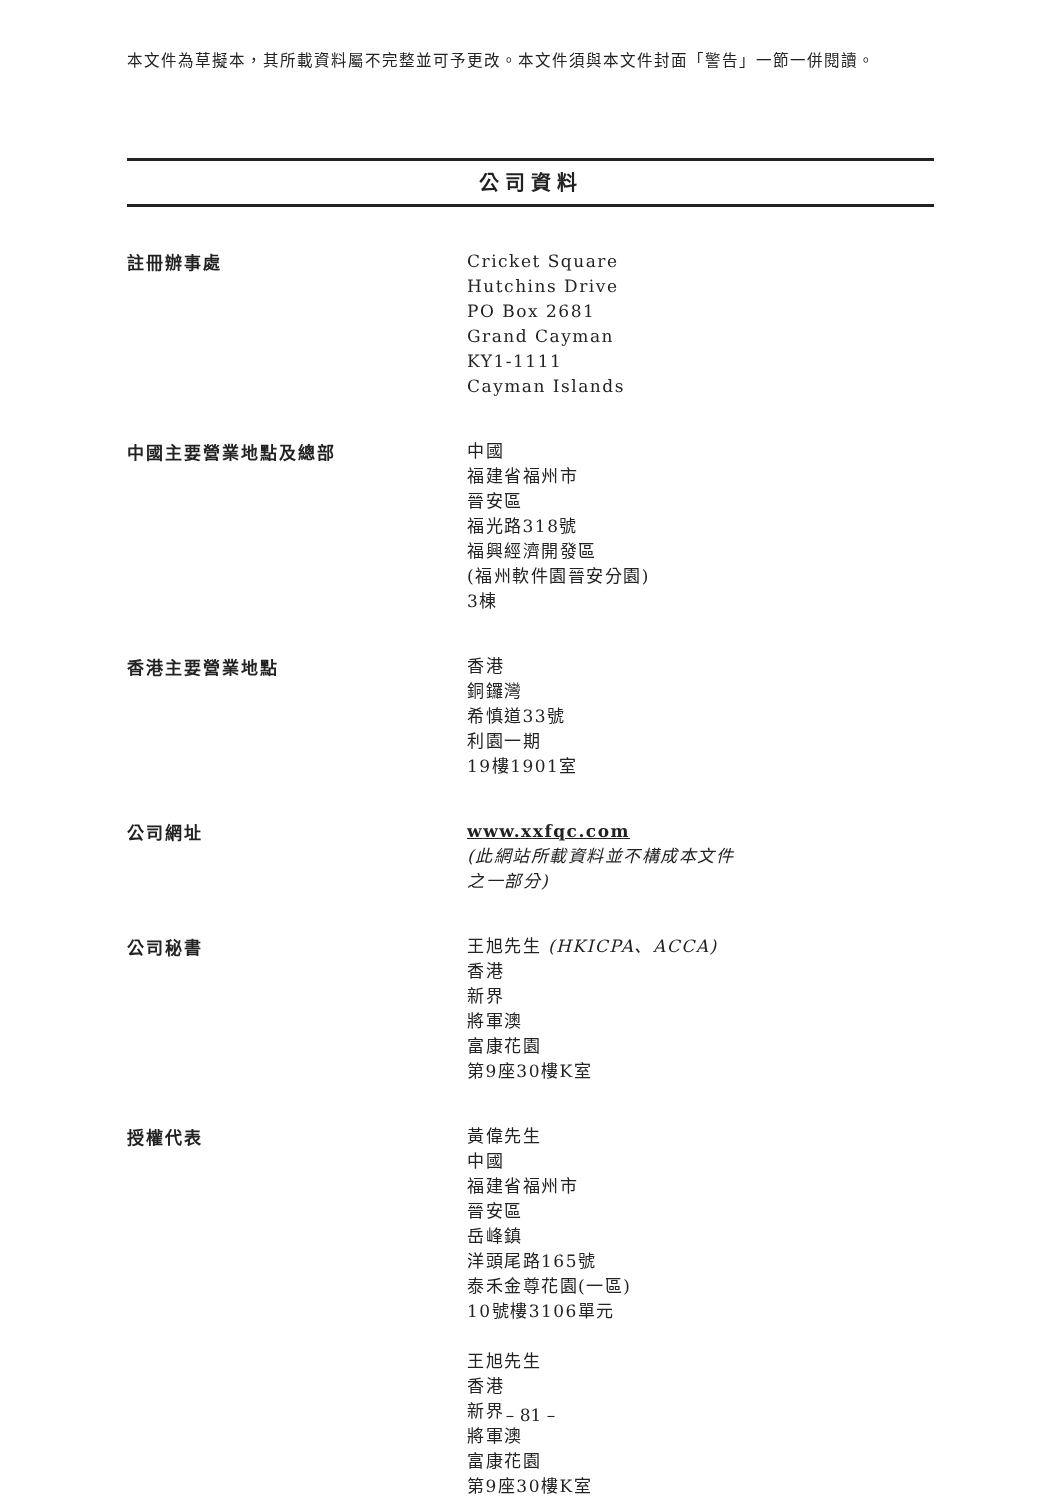本文件為草擬本，其所載資料屬不完整並可予更改。本文件須與本文件封面「警告」一節一併閱讀。
公司資料
註冊辦事處
Cricket Square
Hutchins Drive
PO Box 2681
Grand Cayman
KY1-1111
Cayman Islands
中國主要營業地點及總部
中國
福建省福州市
晉安區
福光路318號
福興經濟開發區
(福州軟件園晉安分園)
3棟
香港主要營業地點
香港
銅鑼灣
希慎道33號
利園一期
19樓1901室
公司網址
www.xxfqc.com
(此網站所載資料並不構成本文件
之一部分)
公司秘書
王旭先生 (HKICPA、ACCA)
香港
新界
將軍澳
富康花園
第9座30樓K室
授權代表
黃偉先生
中國
福建省福州市
晉安區
岳峰鎮
洋頭尾路165號
泰禾金尊花園(一區)
10號樓3106單元
王旭先生
香港
新界
將軍澳
富康花園
第9座30樓K室
– 81 –